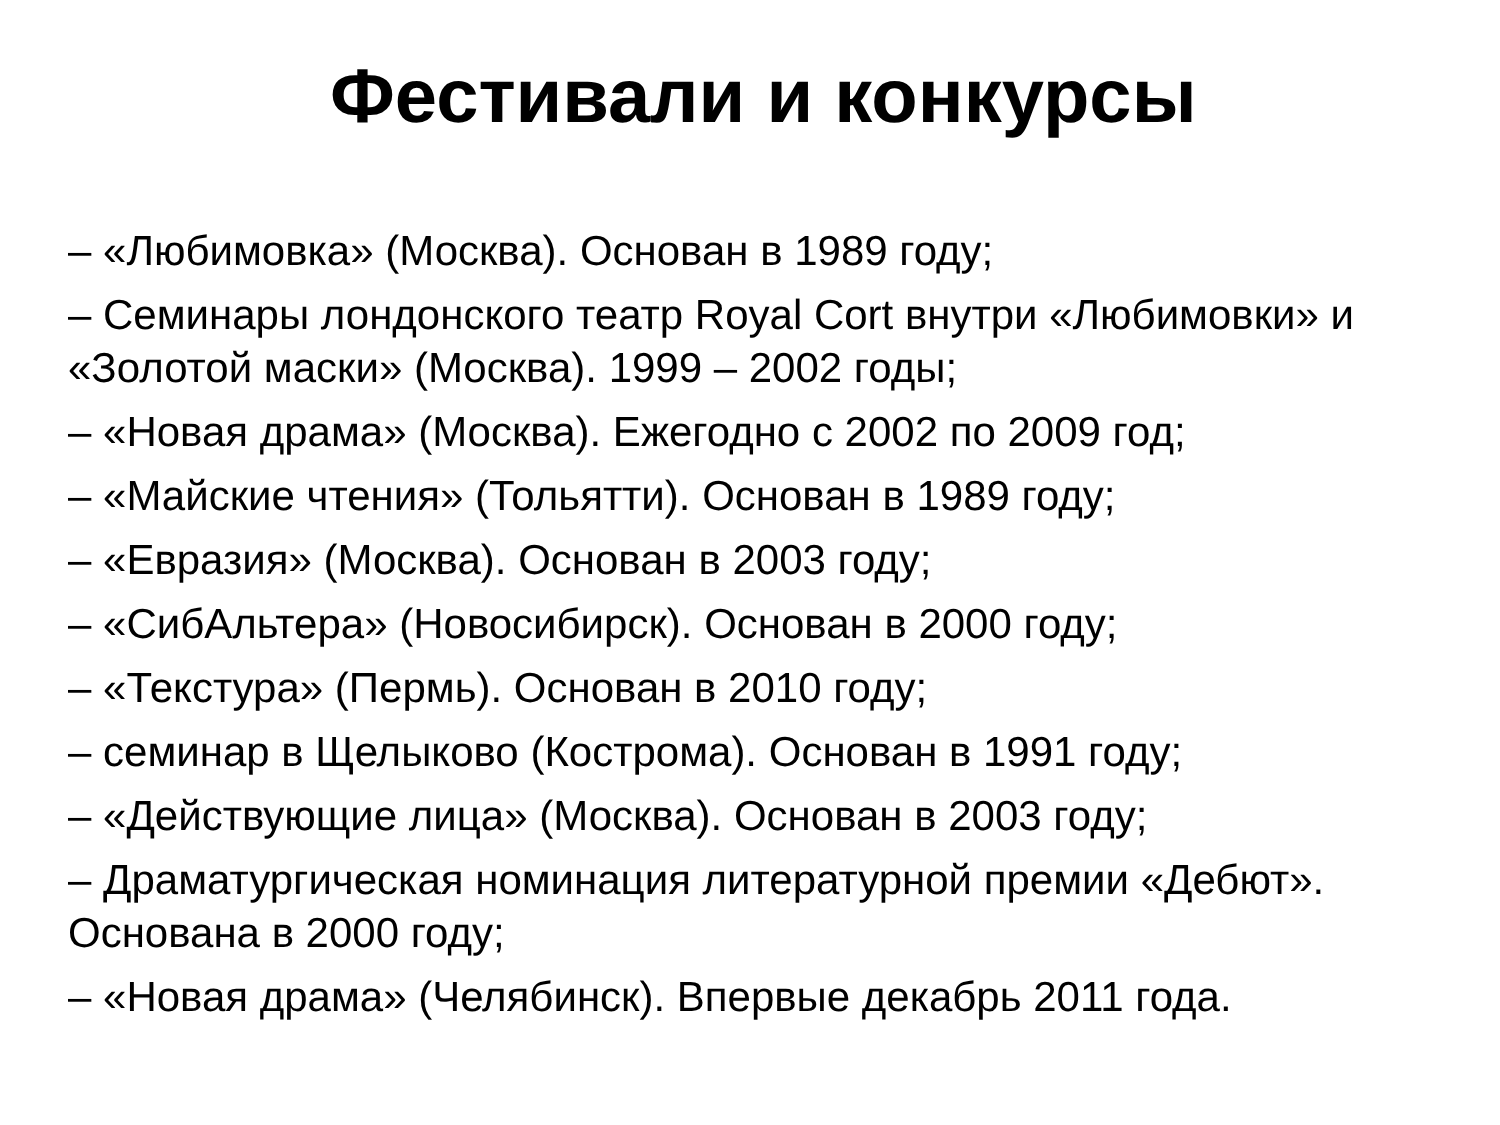Фестивали и конкурсы
– «Любимовка» (Москва). Основан в 1989 году;
– Семинары лондонского театр Royal Cort внутри «Любимовки» и «Золотой маски» (Москва). 1999 – 2002 годы;
– «Новая драма» (Москва). Ежегодно с 2002 по 2009 год;
– «Майские чтения» (Тольятти). Основан в 1989 году;
– «Евразия» (Москва). Основан в 2003 году;
– «СибАльтера» (Новосибирск). Основан в 2000 году;
– «Текстура» (Пермь). Основан в 2010 году;
– семинар в Щелыково (Кострома). Основан в 1991 году;
– «Действующие лица» (Москва). Основан в 2003 году;
– Драматургическая номинация литературной премии «Дебют». Основана в 2000 году;
– «Новая драма» (Челябинск). Впервые декабрь 2011 года.